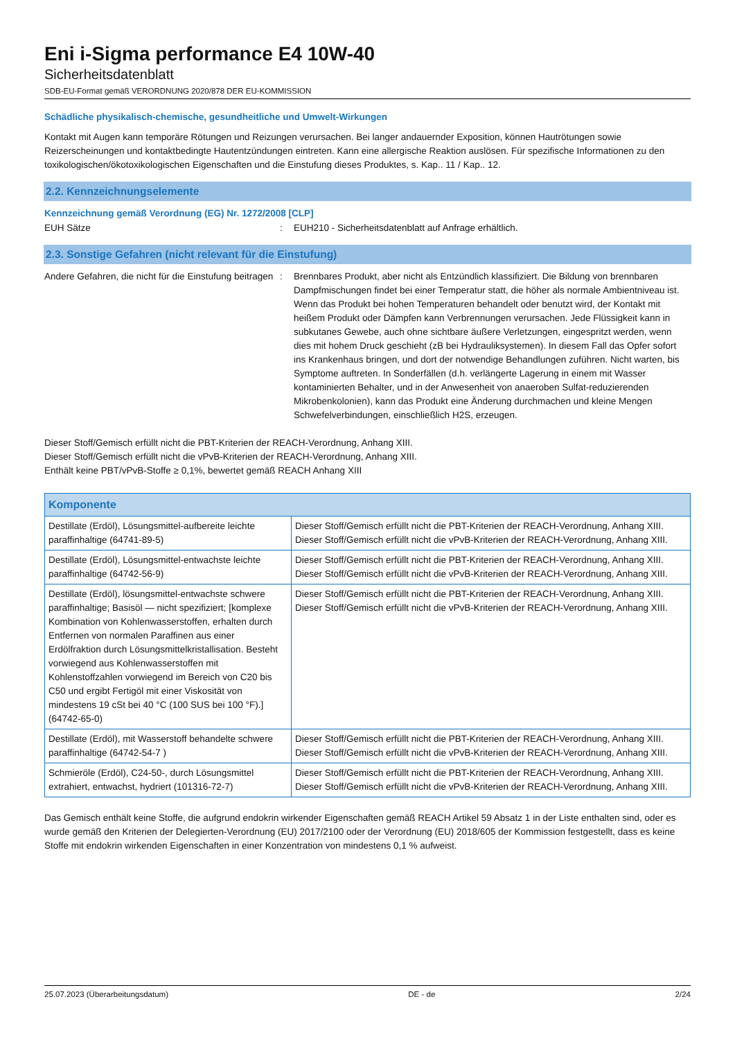Eni i-Sigma performance E4 10W-40
Sicherheitsdatenblatt
SDB-EU-Format gemäß VERORDNUNG 2020/878 DER EU-KOMMISSION
Schädliche physikalisch-chemische, gesundheitliche und Umwelt-Wirkungen
Kontakt mit Augen kann temporäre Rötungen und Reizungen verursachen. Bei langer andauernder Exposition, können Hautrötungen sowie Reizerscheinungen und kontaktbedingte Hautentzündungen eintreten. Kann eine allergische Reaktion auslösen. Für spezifische Informationen zu den toxikologischen/ökotoxikologischen Eigenschaften und die Einstufung dieses Produktes, s. Kap.. 11 / Kap.. 12.
2.2. Kennzeichnungselemente
Kennzeichnung gemäß Verordnung (EG) Nr. 1272/2008 [CLP]
EUH Sätze : EUH210 - Sicherheitsdatenblatt auf Anfrage erhältlich.
2.3. Sonstige Gefahren (nicht relevant für die Einstufung)
Andere Gefahren, die nicht für die Einstufung beitragen
: Brennbares Produkt, aber nicht als Entzündlich klassifiziert. Die Bildung von brennbaren Dampfmischungen findet bei einer Temperatur statt, die höher als normale Ambientniveau ist. Wenn das Produkt bei hohen Temperaturen behandelt oder benutzt wird, der Kontakt mit heißem Produkt oder Dämpfen kann Verbrennungen verursachen. Jede Flüssigkeit kann in subkutanes Gewebe, auch ohne sichtbare äußere Verletzungen, eingespritzt werden, wenn dies mit hohem Druck geschieht (zB bei Hydrauliksystemen). In diesem Fall das Opfer sofort ins Krankenhaus bringen, und dort der notwendige Behandlungen zuführen. Nicht warten, bis Symptome auftreten. In Sonderfällen (d.h. verlängerte Lagerung in einem mit Wasser kontaminierten Behalter, und in der Anwesenheit von anaeroben Sulfat-reduzierenden Mikrobenkolonien), kann das Produkt eine Änderung durchmachen und kleine Mengen Schwefelverbindungen, einschließlich H2S, erzeugen.
Dieser Stoff/Gemisch erfüllt nicht die PBT-Kriterien der REACH-Verordnung, Anhang XIII.
Dieser Stoff/Gemisch erfüllt nicht die vPvB-Kriterien der REACH-Verordnung, Anhang XIII.
Enthält keine PBT/vPvB-Stoffe ≥ 0,1%, bewertet gemäß REACH Anhang XIII
| Komponente | |
| --- | --- |
| Destillate (Erdöl), Lösungsmittel-aufbereite leichte paraffinhaltige (64741-89-5) | Dieser Stoff/Gemisch erfüllt nicht die PBT-Kriterien der REACH-Verordnung, Anhang XIII. Dieser Stoff/Gemisch erfüllt nicht die vPvB-Kriterien der REACH-Verordnung, Anhang XIII. |
| Destillate (Erdöl), Lösungsmittel-entwachste leichte paraffinhaltige (64742-56-9) | Dieser Stoff/Gemisch erfüllt nicht die PBT-Kriterien der REACH-Verordnung, Anhang XIII. Dieser Stoff/Gemisch erfüllt nicht die vPvB-Kriterien der REACH-Verordnung, Anhang XIII. |
| Destillate (Erdöl), lösungsmittel-entwachste schwere paraffinhaltige; Basisöl — nicht spezifiziert; [komplexe Kombination von Kohlenwasserstoffen, erhalten durch Entfernen von normalen Paraffinen aus einer Erdölfraktion durch Lösungsmittelkristallisation. Besteht vorwiegend aus Kohlenwasserstoffen mit Kohlenstoffzahlen vorwiegend im Bereich von C20 bis C50 und ergibt Fertigöl mit einer Viskosität von mindestens 19 cSt bei 40 °C (100 SUS bei 100 °F).] (64742-65-0) | Dieser Stoff/Gemisch erfüllt nicht die PBT-Kriterien der REACH-Verordnung, Anhang XIII. Dieser Stoff/Gemisch erfüllt nicht die vPvB-Kriterien der REACH-Verordnung, Anhang XIII. |
| Destillate (Erdöl), mit Wasserstoff behandelte schwere paraffinhaltige (64742-54-7 ) | Dieser Stoff/Gemisch erfüllt nicht die PBT-Kriterien der REACH-Verordnung, Anhang XIII. Dieser Stoff/Gemisch erfüllt nicht die vPvB-Kriterien der REACH-Verordnung, Anhang XIII. |
| Schmieröle (Erdöl), C24-50-, durch Lösungsmittel extrahiert, entwachst, hydriert (101316-72-7) | Dieser Stoff/Gemisch erfüllt nicht die PBT-Kriterien der REACH-Verordnung, Anhang XIII. Dieser Stoff/Gemisch erfüllt nicht die vPvB-Kriterien der REACH-Verordnung, Anhang XIII. |
Das Gemisch enthält keine Stoffe, die aufgrund endokrin wirkender Eigenschaften gemäß REACH Artikel 59 Absatz 1 in der Liste enthalten sind, oder es wurde gemäß den Kriterien der Delegierten-Verordnung (EU) 2017/2100 oder der Verordnung (EU) 2018/605 der Kommission festgestellt, dass es keine Stoffe mit endokrin wirkenden Eigenschaften in einer Konzentration von mindestens 0,1 % aufweist.
25.07.2023 (Überarbeitungsdatum) DE - de 2/24